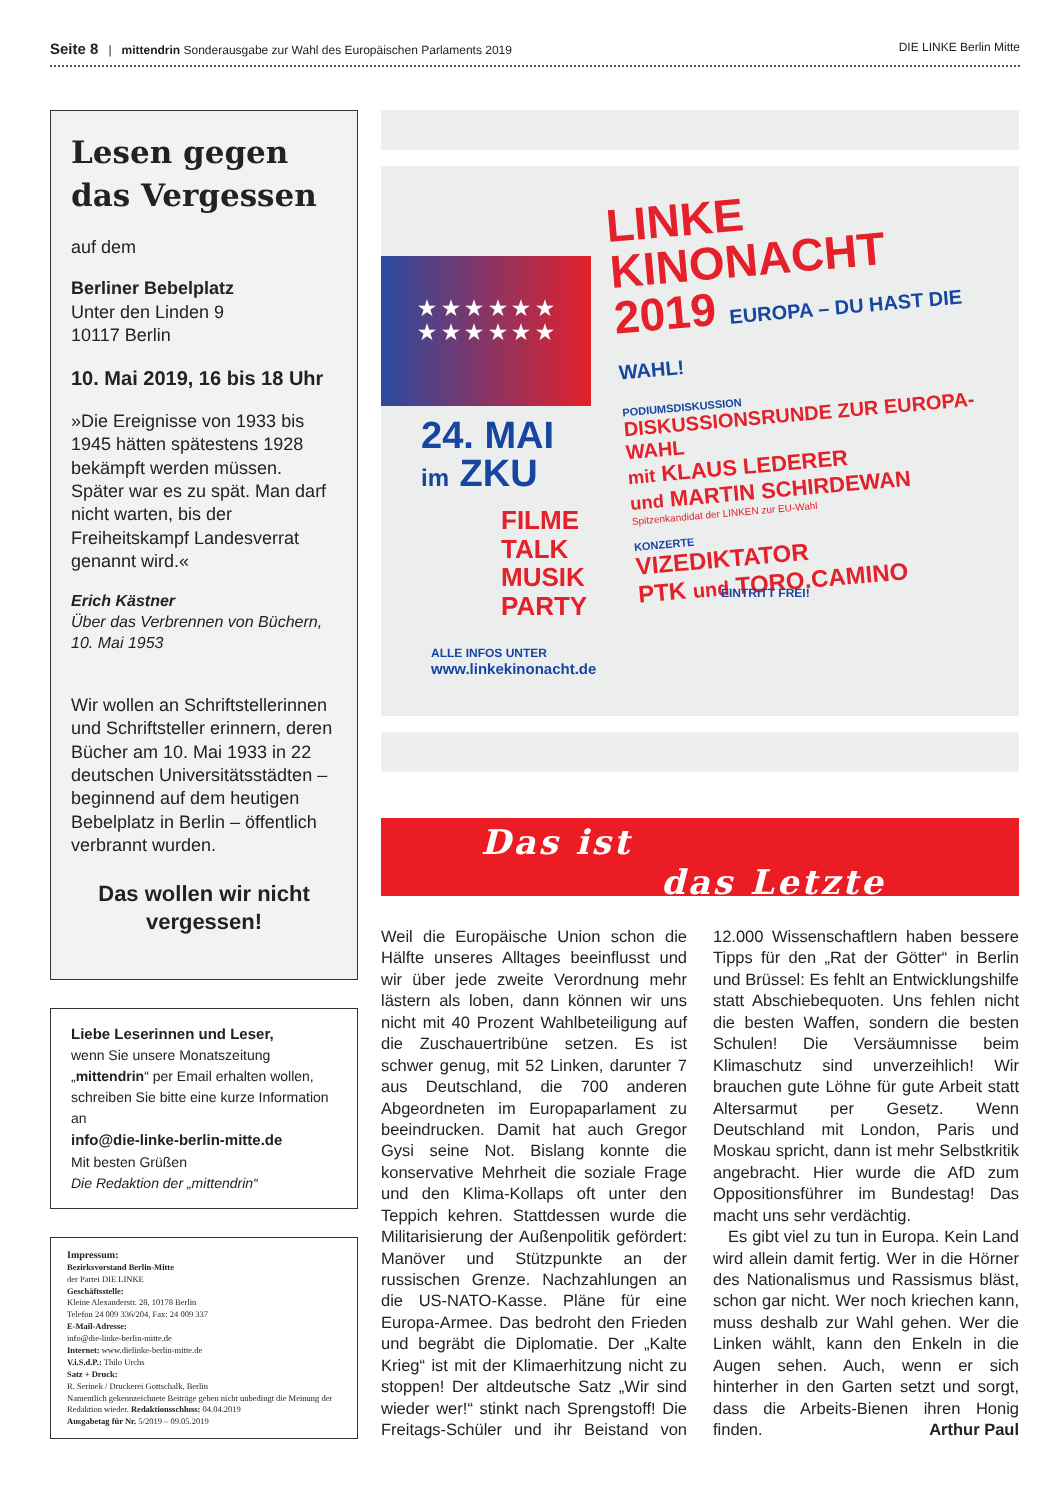Seite 8 | mittendrin Sonderausgabe zur Wahl des Europäischen Parlaments 2019 DIE LINKE Berlin Mitte
Lesen gegen das Vergessen
auf dem
Berliner Bebelplatz
Unter den Linden 9
10117 Berlin
10. Mai 2019, 16 bis 18 Uhr
»Die Ereignisse von 1933 bis 1945 hätten spätestens 1928 bekämpft werden müssen. Später war es zu spät. Man darf nicht warten, bis der Freiheitskampf Landesverrat genannt wird.«
Erich Kästner
Über das Verbrennen von Büchern,
10. Mai 1953
Wir wollen an Schriftstellerinnen und Schriftsteller erinnern, deren Bücher am 10. Mai 1933 in 22 deutschen Universitätsstädten – beginnend auf dem heutigen Bebelplatz in Berlin – öffentlich verbrannt wurden.
Das wollen wir nicht vergessen!
Liebe Leserinnen und Leser,
wenn Sie unsere Monatszeitung „mittendrin“ per Email erhalten wollen, schreiben Sie bitte eine kurze Information an
info@die-linke-berlin-mitte.de
Mit besten Grüßen
Die Redaktion der „mittendrin“
Impressum:
Bezirksvorstand Berlin-Mitte
der Partei DIE LINKE
Geschäftsstelle:
Kleine Alexanderstr. 28, 10178 Berlin
Telefon 24 009 336/204, Fax: 24 009 337
E-Mail-Adresse:
info@die-linke-berlin-mitte.de
Internet: www.dielinke-berlin-mitte.de
V.i.S.d.P.: Thilo Urchs
Satz + Druck:
R. Serinek / Druckerei Gottschalk, Berlin
Namentlich gekennzeichnete Beiträge geben nicht unbedingt die Meinung der Redaktion wieder. Redaktionsschluss: 04.04.2019
Ausgabetag für Nr. 5/2019 – 09.05.2019
★ ★ ★ ★ ★ ★
★ ★ ★ ★ ★ ★
LINKE
KINONACHT
2019 EUROPA – DU HAST DIE WAHL!
PODIUMSDISKUSSION
DISKUSSIONSRUNDE ZUR EUROPA-WAHL
mit KLAUS LEDERER
und MARTIN SCHIRDEWAN
Spitzenkandidat der LINKEN zur EU-Wahl
KONZERTE
VIZEDIKTATOR
PTK und TORO.CAMINO
24. MAI
im ZKU
FILME
TALK
MUSIK
PARTY
EINTRITT FREI!
ALLE INFOS UNTER
www.linkekinonacht.de
Das ist
das Letzte
Weil die Europäische Union schon die Hälfte unseres Alltages beeinflusst und wir über jede zweite Verordnung mehr lästern als loben, dann können wir uns nicht mit 40 Prozent Wahlbeteiligung auf die Zuschauertribüne setzen. Es ist schwer genug, mit 52 Linken, darunter 7 aus Deutschland, die 700 anderen Abgeordneten im Europaparlament zu beeindrucken. Damit hat auch Gregor Gysi seine Not. Bislang konnte die konservative Mehrheit die soziale Frage und den Klima-Kollaps oft unter den Teppich kehren. Stattdessen wurde die Militarisierung der Außenpolitik gefördert: Manöver und Stützpunkte an der russischen Grenze. Nachzahlungen an die US-NATO-Kasse. Pläne für eine Europa-Armee. Das bedroht den Frieden und begräbt die Diplomatie. Der „Kalte Krieg“ ist mit der Klimaerhitzung nicht zu stoppen! Der altdeutsche Satz „Wir sind wieder wer!“ stinkt nach Sprengstoff! Die Freitags-Schüler und ihr Beistand von 12.000 Wissenschaftlern haben bessere Tipps für den „Rat der Götter“ in Berlin und Brüssel: Es fehlt an Entwicklungshilfe statt Abschiebequoten. Uns fehlen nicht die besten Waffen, sondern die besten Schulen! Die Versäumnisse beim Klimaschutz sind unverzeihlich! Wir brauchen gute Löhne für gute Arbeit statt Altersarmut per Gesetz. Wenn Deutschland mit London, Paris und Moskau spricht, dann ist mehr Selbstkritik angebracht. Hier wurde die AfD zum Oppositionsführer im Bundestag! Das macht uns sehr verdächtig.
Es gibt viel zu tun in Europa. Kein Land wird allein damit fertig. Wer in die Hörner des Nationalismus und Rassismus bläst, schon gar nicht. Wer noch kriechen kann, muss deshalb zur Wahl gehen. Wer die Linken wählt, kann den Enkeln in die Augen sehen. Auch, wenn er sich hinterher in den Garten setzt und sorgt, dass die Arbeits-Bienen ihren Honig finden. Arthur Paul